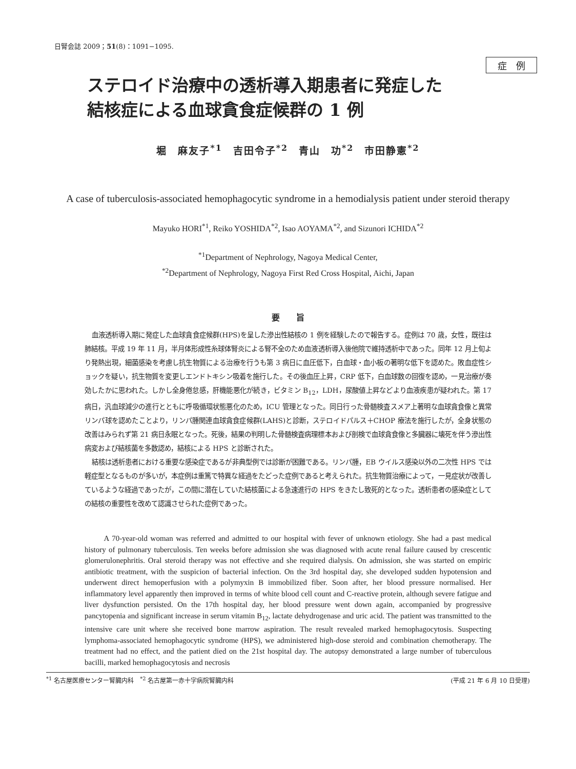日腎会誌 2009；51(8)：1091−1095.
症　例
ステロイド治療中の透析導入期患者に発症した
結核症による血球貪食症候群の 1 例
堀　麻友子<sup>*1</sup>　吉田令子<sup>*2</sup>　青山　功<sup>*2</sup>　市田静憲<sup>*2</sup>
A case of tuberculosis-associated hemophagocytic syndrome in a hemodialysis patient under steroid therapy
Mayuko HORI<sup>*1</sup>, Reiko YOSHIDA<sup>*2</sup>, Isao AOYAMA<sup>*2</sup>, and Sizunori ICHIDA<sup>*2</sup>
<sup>*1</sup>Department of Nephrology, Nagoya Medical Center,
<sup>*2</sup>Department of Nephrology, Nagoya First Red Cross Hospital, Aichi, Japan
要　　旨
血液透析導入期に発症した血球貪食症候群(HPS)を呈した滲出性結核の 1 例を経験したので報告する。症例は 70 歳，女性，既往は肺結核。平成 19 年 11 月，半月体形成性糸球体腎炎による腎不全のため血液透析導入後他院で維持透析中であった。同年 12 月上旬より発熱出現，細菌感染を考慮し抗生物質による治療を行うも第 3 病日に血圧低下，白血球・血小板の著明な低下を認めた。敗血症性ショックを疑い，抗生物質を変更しエンドトキシン吸着を施行した。その後血圧上昇，CRP 低下，白血球数の回復を認め，一見治療が奏効したかに思われた。しかし全身倦怠感，肝機能悪化が続き，ビタミン B<sub>12</sub>，LDH，尿酸値上昇などより血液疾患が疑われた。第 17 病日，汎血球減少の進行とともに呼吸循環状態悪化のため，ICU 管理となった。同日行った骨髄検査スメア上著明な血球貪食像と異常リンパ球を認めたことより，リンパ腫関連血球貪食症候群(LAHS)と診断，ステロイドパルス＋CHOP 療法を施行したが，全身状態の改善はみられず第 21 病日永眠となった。死後，結果の判明した骨髄検査病理標本および剖検で血球貪食像と多臓器に壊死を伴う滲出性病変および結核菌を多数認め，結核による HPS と診断された。
結核は透析患者における重要な感染症であるが非典型例では診断が困難である。リンパ腫，EB ウイルス感染以外の二次性 HPS では軽症型となるものが多いが，本症例は重篤で特異な経過をたどった症例であると考えられた。抗生物質治療によって，一見症状が改善しているような経過であったが，この間に潜在していた結核菌による急速進行の HPS をきたし致死的となった。透析患者の感染症としての結核の重要性を改めて認識させられた症例であった。
A 70-year-old woman was referred and admitted to our hospital with fever of unknown etiology. She had a past medical history of pulmonary tuberculosis. Ten weeks before admission she was diagnosed with acute renal failure caused by crescentic glomerulonephritis. Oral steroid therapy was not effective and she required dialysis. On admission, she was started on empiric antibiotic treatment, with the suspicion of bacterial infection. On the 3rd hospital day, she developed sudden hypotension and underwent direct hemoperfusion with a polymyxin B immobilized fiber. Soon after, her blood pressure normalised. Her inflammatory level apparently then improved in terms of white blood cell count and C-reactive protein, although severe fatigue and liver dysfunction persisted. On the 17th hospital day, her blood pressure went down again, accompanied by progressive pancytopenia and significant increase in serum vitamin B<sub>12</sub>, lactate dehydrogenase and uric acid. The patient was transmitted to the intensive care unit where she received bone marrow aspiration. The result revealed marked hemophagocytosis. Suspecting lymphoma-associated hemophagocytic syndrome (HPS), we administered high-dose steroid and combination chemotherapy. The treatment had no effect, and the patient died on the 21st hospital day. The autopsy demonstrated a large number of tuberculous bacilli, marked hemophagocytosis and necrosis
<sup>*1</sup> 名古屋医療センター腎臓内科　<sup>*2</sup> 名古屋第一赤十字病院腎臓内科 (平成 21 年 6 月 10 日受理)